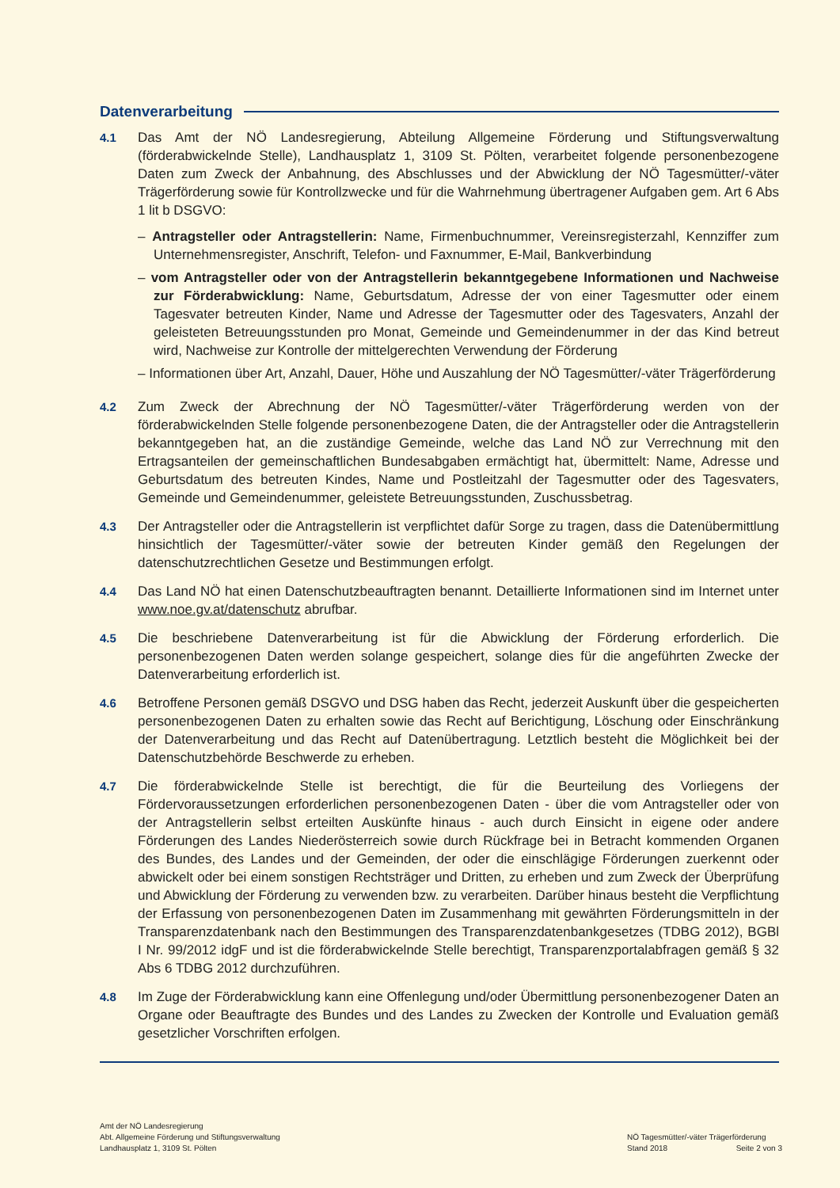Datenverarbeitung
4.1 Das Amt der NÖ Landesregierung, Abteilung Allgemeine Förderung und Stiftungsverwaltung (förderabwickelnde Stelle), Landhausplatz 1, 3109 St. Pölten, verarbeitet folgende personenbezogene Daten zum Zweck der Anbahnung, des Abschlusses und der Abwicklung der NÖ Tagesmütter/-väter Trägerförderung sowie für Kontrollzwecke und für die Wahrnehmung übertragener Aufgaben gem. Art 6 Abs 1 lit b DSGVO:
– Antragsteller oder Antragstellerin: Name, Firmenbuchnummer, Vereinsregisterzahl, Kennziffer zum Unternehmensregister, Anschrift, Telefon- und Faxnummer, E-Mail, Bankverbindung
– vom Antragsteller oder von der Antragstellerin bekanntgegebene Informationen und Nachweise zur Förderabwicklung: Name, Geburtsdatum, Adresse der von einer Tagesmutter oder einem Tagesvater betreuten Kinder, Name und Adresse der Tagesmutter oder des Tagesvaters, Anzahl der geleisteten Betreuungsstunden pro Monat, Gemeinde und Gemeindenummer in der das Kind betreut wird, Nachweise zur Kontrolle der mittelgerechten Verwendung der Förderung
– Informationen über Art, Anzahl, Dauer, Höhe und Auszahlung der NÖ Tagesmütter/-väter Trägerförderung
4.2 Zum Zweck der Abrechnung der NÖ Tagesmütter/-väter Trägerförderung werden von der förderabwickelnden Stelle folgende personenbezogene Daten, die der Antragsteller oder die Antragstellerin bekanntgegeben hat, an die zuständige Gemeinde, welche das Land NÖ zur Verrechnung mit den Ertragsanteilen der gemeinschaftlichen Bundesabgaben ermächtigt hat, übermittelt: Name, Adresse und Geburtsdatum des betreuten Kindes, Name und Postleitzahl der Tagesmutter oder des Tagesvaters, Gemeinde und Gemeindenummer, geleistete Betreuungsstunden, Zuschussbetrag.
4.3 Der Antragsteller oder die Antragstellerin ist verpflichtet dafür Sorge zu tragen, dass die Datenübermittlung hinsichtlich der Tagesmütter/-väter sowie der betreuten Kinder gemäß den Regelungen der datenschutzrechtlichen Gesetze und Bestimmungen erfolgt.
4.4 Das Land NÖ hat einen Datenschutzbeauftragten benannt. Detaillierte Informationen sind im Internet unter www.noe.gv.at/datenschutz abrufbar.
4.5 Die beschriebene Datenverarbeitung ist für die Abwicklung der Förderung erforderlich. Die personenbezogenen Daten werden solange gespeichert, solange dies für die angeführten Zwecke der Datenverarbeitung erforderlich ist.
4.6 Betroffene Personen gemäß DSGVO und DSG haben das Recht, jederzeit Auskunft über die gespeicherten personenbezogenen Daten zu erhalten sowie das Recht auf Berichtigung, Löschung oder Einschränkung der Datenverarbeitung und das Recht auf Datenübertragung. Letztlich besteht die Möglichkeit bei der Datenschutzbehörde Beschwerde zu erheben.
4.7 Die förderabwickelnde Stelle ist berechtigt, die für die Beurteilung des Vorliegens der Fördervoraussetzungen erforderlichen personenbezogenen Daten - über die vom Antragsteller oder von der Antragstellerin selbst erteilten Auskünfte hinaus - auch durch Einsicht in eigene oder andere Förderungen des Landes Niederösterreich sowie durch Rückfrage bei in Betracht kommenden Organen des Bundes, des Landes und der Gemeinden, der oder die einschlägige Förderungen zuerkennt oder abwickelt oder bei einem sonstigen Rechtsträger und Dritten, zu erheben und zum Zweck der Überprüfung und Abwicklung der Förderung zu verwenden bzw. zu verarbeiten. Darüber hinaus besteht die Verpflichtung der Erfassung von personenbezogenen Daten im Zusammenhang mit gewährten Förderungsmitteln in der Transparenzdatenbank nach den Bestimmungen des Transparenzdatenbankgesetzes (TDBG 2012), BGBl I Nr. 99/2012 idgF und ist die förderabwickelnde Stelle berechtigt, Transparenzportalabfragen gemäß § 32 Abs 6 TDBG 2012 durchzuführen.
4.8 Im Zuge der Förderabwicklung kann eine Offenlegung und/oder Übermittlung personenbezogener Daten an Organe oder Beauftragte des Bundes und des Landes zu Zwecken der Kontrolle und Evaluation gemäß gesetzlicher Vorschriften erfolgen.
Amt der NÖ Landesregierung
Abt. Allgemeine Förderung und Stiftungsverwaltung
Landhausplatz 1, 3109 St. Pölten
NÖ Tagesmütter/-väter Trägerförderung
Stand 2018 Seite 2 von 3